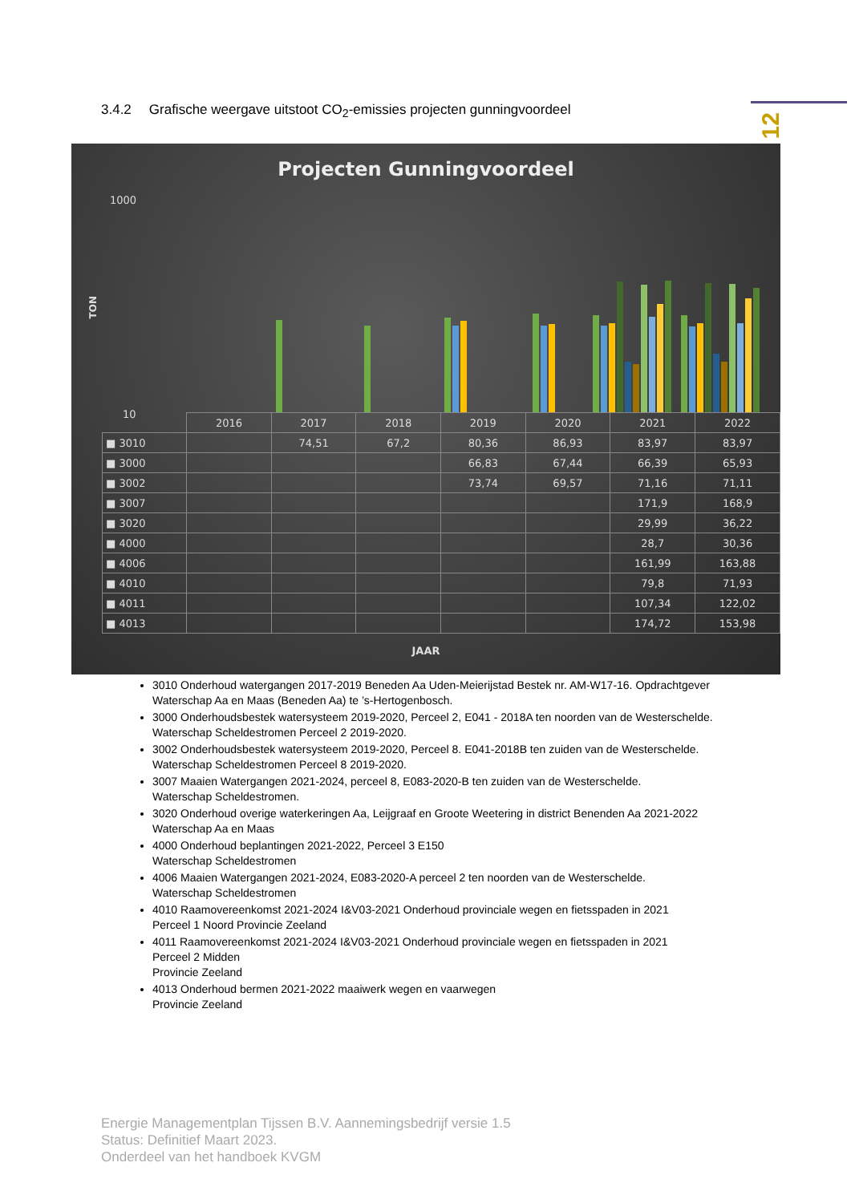12
3.4.2 Grafische weergave uitstoot CO<sub>2</sub>-emissies projecten gunningvoordeel
Projecten Gunningvoordeel
TON
1000
10
| | 2016 | 2017 | 2018 | 2019 | 2020 | 2021 | 2022 |
| --- | --- | --- | --- | --- | --- | --- | --- |
| ■ 3010 | | 74,51 | 67,2 | 80,36 | 86,93 | 83,97 | 83,97 |
| ■ 3000 | | | | 66,83 | 67,44 | 66,39 | 65,93 |
| ■ 3002 | | | | 73,74 | 69,57 | 71,16 | 71,11 |
| ■ 3007 | | | | | | 171,9 | 168,9 |
| ■ 3020 | | | | | | 29,99 | 36,22 |
| ■ 4000 | | | | | | 28,7 | 30,36 |
| ■ 4006 | | | | | | 161,99 | 163,88 |
| ■ 4010 | | | | | | 79,8 | 71,93 |
| ■ 4011 | | | | | | 107,34 | 122,02 |
| ■ 4013 | | | | | | 174,72 | 153,98 |
JAAR
3010 Onderhoud watergangen 2017-2019 Beneden Aa Uden-Meierijstad Bestek nr. AM-W17-16. Opdrachtgever Waterschap Aa en Maas (Beneden Aa) te ’s-Hertogenbosch.
3000 Onderhoudsbestek watersysteem 2019-2020, Perceel 2, E041 - 2018A ten noorden van de Westerschelde. Waterschap Scheldestromen Perceel 2 2019-2020.
3002 Onderhoudsbestek watersysteem 2019-2020, Perceel 8. E041-2018B ten zuiden van de Westerschelde. Waterschap Scheldestromen Perceel 8 2019-2020.
3007 Maaien Watergangen 2021-2024, perceel 8, E083-2020-B ten zuiden van de Westerschelde.
Waterschap Scheldestromen.
3020 Onderhoud overige waterkeringen Aa, Leijgraaf en Groote Weetering in district Benenden Aa 2021-2022
Waterschap Aa en Maas
4000 Onderhoud beplantingen 2021-2022, Perceel 3 E150
Waterschap Scheldestromen
4006 Maaien Watergangen 2021-2024, E083-2020-A perceel 2 ten noorden van de Westerschelde.
Waterschap Scheldestromen
4010 Raamovereenkomst 2021-2024 I&V03-2021 Onderhoud provinciale wegen en fietsspaden in 2021
Perceel 1 Noord Provincie Zeeland
4011 Raamovereenkomst 2021-2024 I&V03-2021 Onderhoud provinciale wegen en fietsspaden in 2021
Perceel 2 Midden
Provincie Zeeland
4013 Onderhoud bermen 2021-2022 maaiwerk wegen en vaarwegen
Provincie Zeeland
Energie Managementplan Tijssen B.V. Aannemingsbedrijf versie 1.5
Status: Definitief Maart 2023.
Onderdeel van het handboek KVGM